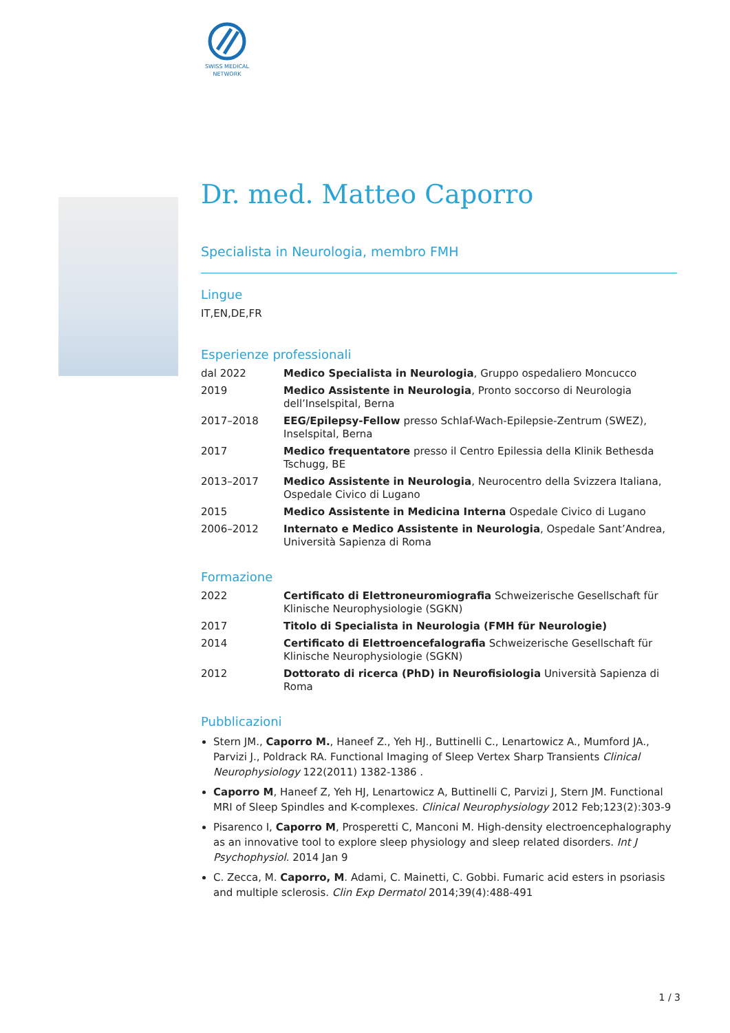SWISS MEDICAL
NETWORK
Dr. med. Matteo Caporro
Specialista in Neurologia, membro FMH
Lingue
IT,EN,DE,FR
Esperienze professionali
| dal 2022 | Medico Specialista in Neurologia , Gruppo ospedaliero Moncucco |
| 2019 | Medico Assistente in Neurologia , Pronto soccorso di Neurologia dell’Inselspital, Berna |
| 2017–2018 | EEG/Epilepsy-Fellow presso Schlaf-Wach-Epilepsie-Zentrum (SWEZ), Inselspital, Berna |
| 2017 | Medico frequentatore presso il Centro Epilessia della Klinik Bethesda Tschugg, BE |
| 2013–2017 | Medico Assistente in Neurologia , Neurocentro della Svizzera Italiana, Ospedale Civico di Lugano |
| 2015 | Medico Assistente in Medicina Interna Ospedale Civico di Lugano |
| 2006–2012 | Internato e Medico Assistente in Neurologia , Ospedale Sant’Andrea, Università Sapienza di Roma |
Formazione
| 2022 | Certificato di Elettroneuromiografia Schweizerische Gesellschaft für Klinische Neurophysiologie (SGKN) |
| 2017 | Titolo di Specialista in Neurologia (FMH für Neurologie) |
| 2014 | Certificato di Elettroencefalografia Schweizerische Gesellschaft für Klinische Neurophysiologie (SGKN) |
| 2012 | Dottorato di ricerca (PhD) in Neurofisiologia Università Sapienza di Roma |
Pubblicazioni
Stern JM., Caporro M., Haneef Z., Yeh HJ., Buttinelli C., Lenartowicz A., Mumford JA., Parvizi J., Poldrack RA. Functional Imaging of Sleep Vertex Sharp Transients Clinical Neurophysiology 122(2011) 1382-1386 .
Caporro M, Haneef Z, Yeh HJ, Lenartowicz A, Buttinelli C, Parvizi J, Stern JM. Functional MRI of Sleep Spindles and K-complexes. Clinical Neurophysiology 2012 Feb;123(2):303-9
Pisarenco I, Caporro M, Prosperetti C, Manconi M. High-density electroencephalography as an innovative tool to explore sleep physiology and sleep related disorders. Int J Psychophysiol. 2014 Jan 9
C. Zecca, M. Caporro, M. Adami, C. Mainetti, C. Gobbi. Fumaric acid esters in psoriasis and multiple sclerosis. Clin Exp Dermatol 2014;39(4):488-491
1 / 3